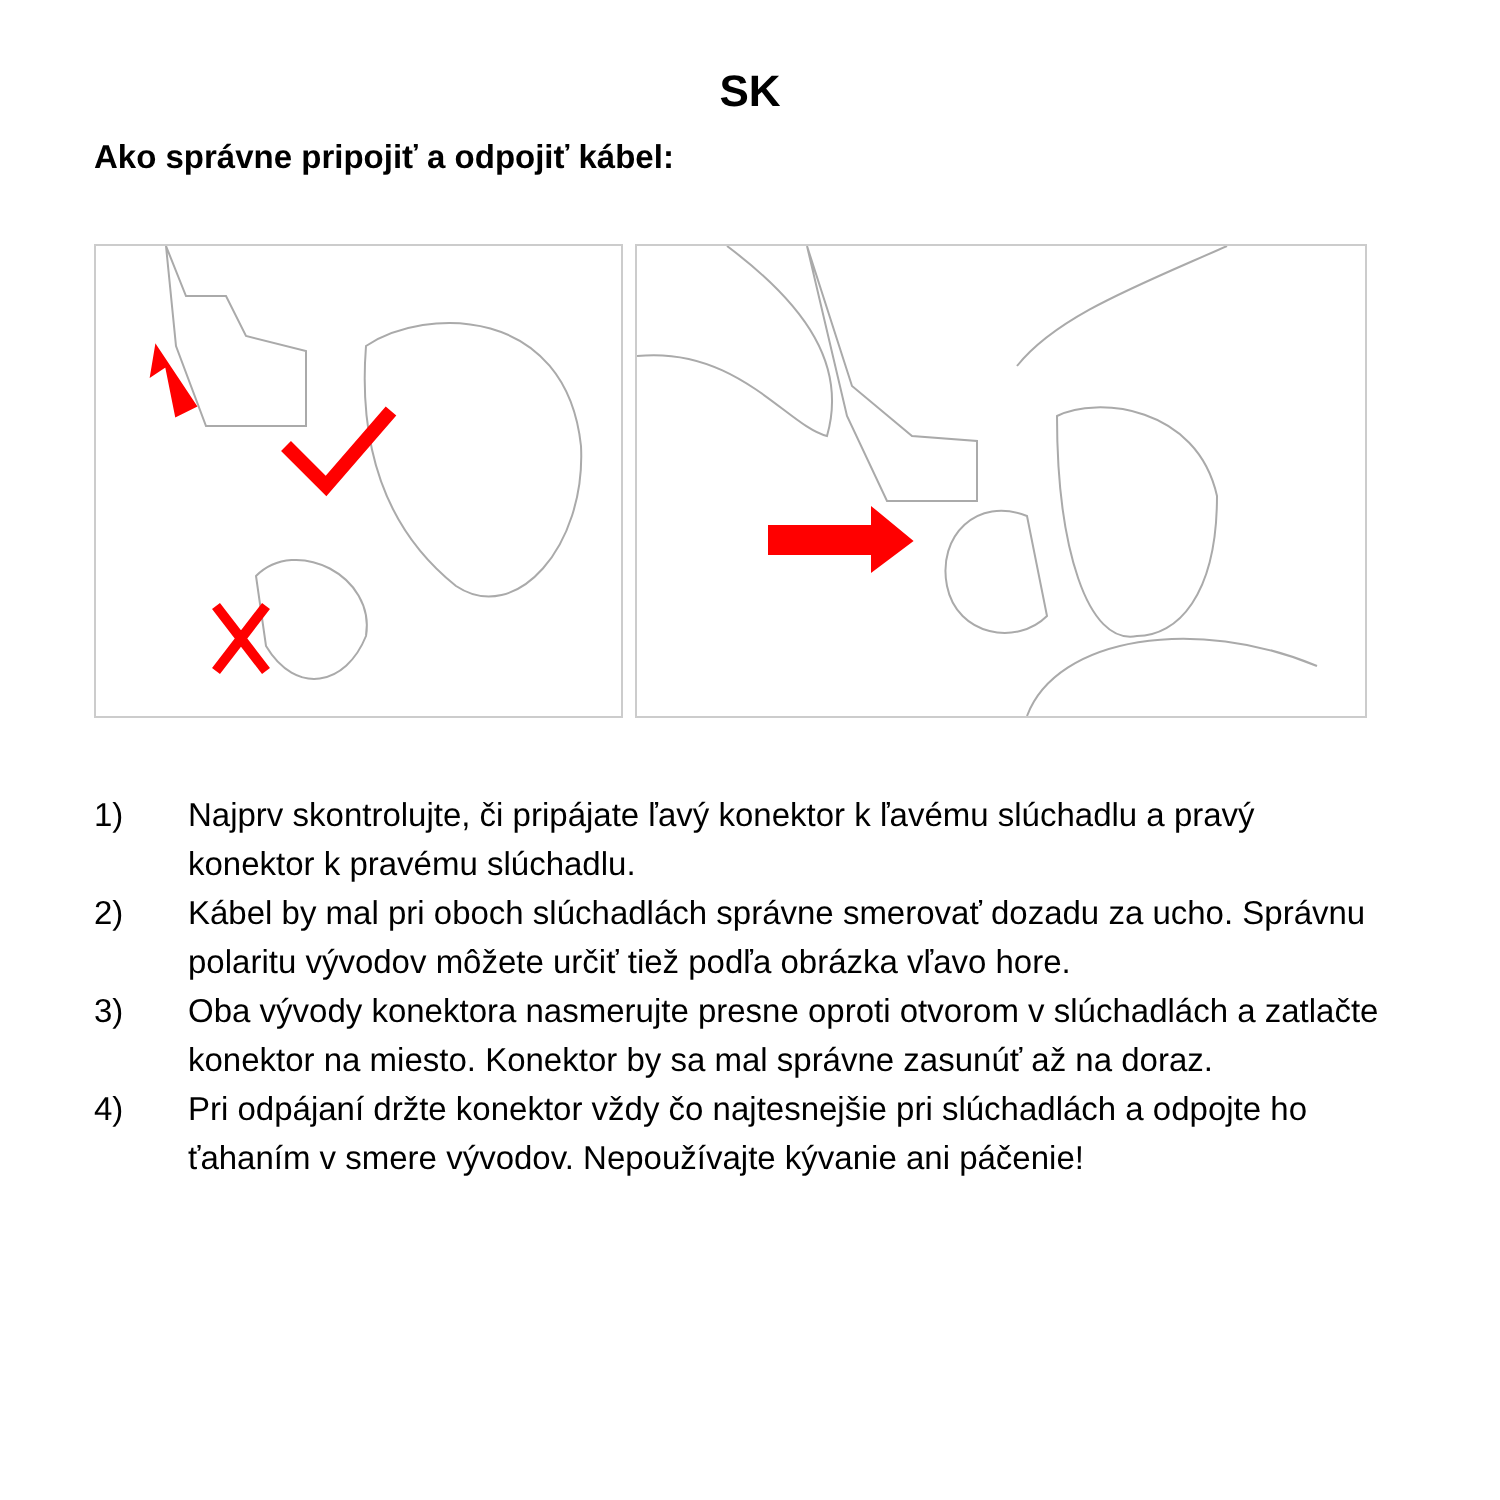SK
Ako správne pripojiť a odpojiť kábel:
1) Najprv skontrolujte, či pripájate ľavý konektor k ľavému slúchadlu a pravý konektor k pravému slúchadlu.
2) Kábel by mal pri oboch slúchadlách správne smerovať dozadu za ucho. Správnu polaritu vývodov môžete určiť tiež podľa obrázka vľavo hore.
3) Oba vývody konektora nasmerujte presne oproti otvorom v slúchadlách a zatlačte konektor na miesto. Konektor by sa mal správne zasunúť až na doraz.
4) Pri odpájaní držte konektor vždy čo najtesnejšie pri slúchadlách a odpojte ho ťahaním v smere vývodov. Nepoužívajte kývanie ani páčenie!